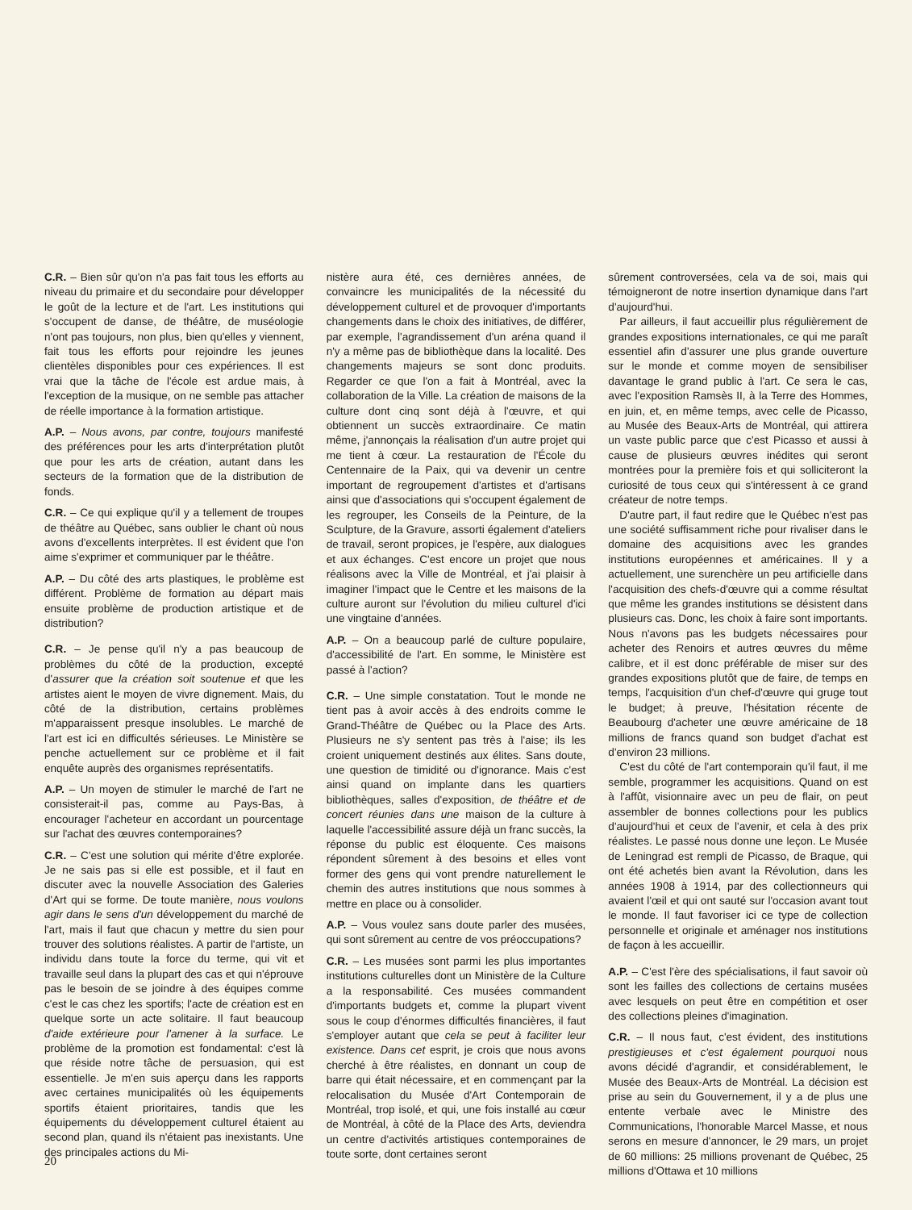C.R. – Bien sûr qu'on n'a pas fait tous les efforts au niveau du primaire et du secondaire pour développer le goût de la lecture et de l'art. Les institutions qui s'occupent de danse, de théâtre, de muséologie n'ont pas toujours, non plus, bien qu'elles y viennent, fait tous les efforts pour rejoindre les jeunes clientèles disponibles pour ces expériences. Il est vrai que la tâche de l'école est ardue mais, à l'exception de la musique, on ne semble pas attacher de réelle importance à la formation artistique.
A.P. – Nous avons, par contre, toujours manifesté des préférences pour les arts d'interprétation plutôt que pour les arts de création, autant dans les secteurs de la formation que de la distribution de fonds.
C.R. – Ce qui explique qu'il y a tellement de troupes de théâtre au Québec, sans oublier le chant où nous avons d'excellents interprètes. Il est évident que l'on aime s'exprimer et communiquer par le théâtre.
A.P. – Du côté des arts plastiques, le problème est différent. Problème de formation au départ mais ensuite problème de production artistique et de distribution?
C.R. – Je pense qu'il n'y a pas beaucoup de problèmes du côté de la production, excepté d'assurer que la création soit soutenue et que les artistes aient le moyen de vivre dignement. Mais, du côté de la distribution, certains problèmes m'apparaissent presque insolubles. Le marché de l'art est ici en difficultés sérieuses. Le Ministère se penche actuellement sur ce problème et il fait enquête auprès des organismes représentatifs.
A.P. – Un moyen de stimuler le marché de l'art ne consisterait-il pas, comme au Pays-Bas, à encourager l'acheteur en accordant un pourcentage sur l'achat des œuvres contemporaines?
C.R. – C'est une solution qui mérite d'être explorée. Je ne sais pas si elle est possible, et il faut en discuter avec la nouvelle Association des Galeries d'Art qui se forme. De toute manière, nous voulons agir dans le sens d'un développement du marché de l'art, mais il faut que chacun y mettre du sien pour trouver des solutions réalistes. A partir de l'artiste, un individu dans toute la force du terme, qui vit et travaille seul dans la plupart des cas et qui n'éprouve pas le besoin de se joindre à des équipes comme c'est le cas chez les sportifs; l'acte de création est en quelque sorte un acte solitaire. Il faut beaucoup d'aide extérieure pour l'amener à la surface. Le problème de la promotion est fondamental: c'est là que réside notre tâche de persuasion, qui est essentielle. Je m'en suis aperçu dans les rapports avec certaines municipalités où les équipements sportifs étaient prioritaires, tandis que les équipements du développement culturel étaient au second plan, quand ils n'étaient pas inexistants. Une des principales actions du Mi-
nistère aura été, ces dernières années, de convaincre les municipalités de la nécessité du développement culturel et de provoquer d'importants changements dans le choix des initiatives, de différer, par exemple, l'agrandissement d'un aréna quand il n'y a même pas de bibliothèque dans la localité. Des changements majeurs se sont donc produits. Regarder ce que l'on a fait à Montréal, avec la collaboration de la Ville. La création de maisons de la culture dont cinq sont déjà à l'œuvre, et qui obtiennent un succès extraordinaire. Ce matin même, j'annonçais la réalisation d'un autre projet qui me tient à cœur. La restauration de l'École du Centennaire de la Paix, qui va devenir un centre important de regroupement d'artistes et d'artisans ainsi que d'associations qui s'occupent également de les regrouper, les Conseils de la Peinture, de la Sculpture, de la Gravure, assorti également d'ateliers de travail, seront propices, je l'espère, aux dialogues et aux échanges. C'est encore un projet que nous réalisons avec la Ville de Montréal, et j'ai plaisir à imaginer l'impact que le Centre et les maisons de la culture auront sur l'évolution du milieu culturel d'ici une vingtaine d'années.
A.P. – On a beaucoup parlé de culture populaire, d'accessibilité de l'art. En somme, le Ministère est passé à l'action?
C.R. – Une simple constatation. Tout le monde ne tient pas à avoir accès à des endroits comme le Grand-Théâtre de Québec ou la Place des Arts. Plusieurs ne s'y sentent pas très à l'aise; ils les croient uniquement destinés aux élites. Sans doute, une question de timidité ou d'ignorance. Mais c'est ainsi quand on implante dans les quartiers bibliothèques, salles d'exposition, de théâtre et de concert réunies dans une maison de la culture à laquelle l'accessibilité assure déjà un franc succès, la réponse du public est éloquente. Ces maisons répondent sûrement à des besoins et elles vont former des gens qui vont prendre naturellement le chemin des autres institutions que nous sommes à mettre en place ou à consolider.
A.P. – Vous voulez sans doute parler des musées, qui sont sûrement au centre de vos préoccupations?
C.R. – Les musées sont parmi les plus importantes institutions culturelles dont un Ministère de la Culture a la responsabilité. Ces musées commandent d'importants budgets et, comme la plupart vivent sous le coup d'énormes difficultés financières, il faut s'employer autant que cela se peut à faciliter leur existence. Dans cet esprit, je crois que nous avons cherché à être réalistes, en donnant un coup de barre qui était nécessaire, et en commençant par la relocalisation du Musée d'Art Contemporain de Montréal, trop isolé, et qui, une fois installé au cœur de Montréal, à côté de la Place des Arts, deviendra un centre d'activités artistiques contemporaines de toute sorte, dont certaines seront
sûrement controversées, cela va de soi, mais qui témoigneront de notre insertion dynamique dans l'art d'aujourd'hui.
Par ailleurs, il faut accueillir plus régulièrement de grandes expositions internationales, ce qui me paraît essentiel afin d'assurer une plus grande ouverture sur le monde et comme moyen de sensibiliser davantage le grand public à l'art. Ce sera le cas, avec l'exposition Ramsès II, à la Terre des Hommes, en juin, et, en même temps, avec celle de Picasso, au Musée des Beaux-Arts de Montréal, qui attirera un vaste public parce que c'est Picasso et aussi à cause de plusieurs œuvres inédites qui seront montrées pour la première fois et qui solliciteront la curiosité de tous ceux qui s'intéressent à ce grand créateur de notre temps.
D'autre part, il faut redire que le Québec n'est pas une société suffisamment riche pour rivaliser dans le domaine des acquisitions avec les grandes institutions européennes et américaines. Il y a actuellement, une surenchère un peu artificielle dans l'acquisition des chefs-d'œuvre qui a comme résultat que même les grandes institutions se désistent dans plusieurs cas. Donc, les choix à faire sont importants. Nous n'avons pas les budgets nécessaires pour acheter des Renoirs et autres œuvres du même calibre, et il est donc préférable de miser sur des grandes expositions plutôt que de faire, de temps en temps, l'acquisition d'un chef-d'œuvre qui gruge tout le budget; à preuve, l'hésitation récente de Beaubourg d'acheter une œuvre américaine de 18 millions de francs quand son budget d'achat est d'environ 23 millions.
C'est du côté de l'art contemporain qu'il faut, il me semble, programmer les acquisitions. Quand on est à l'affût, visionnaire avec un peu de flair, on peut assembler de bonnes collections pour les publics d'aujourd'hui et ceux de l'avenir, et cela à des prix réalistes. Le passé nous donne une leçon. Le Musée de Leningrad est rempli de Picasso, de Braque, qui ont été achetés bien avant la Révolution, dans les années 1908 à 1914, par des collectionneurs qui avaient l'œil et qui ont sauté sur l'occasion avant tout le monde. Il faut favoriser ici ce type de collection personnelle et originale et aménager nos institutions de façon à les accueillir.
A.P. – C'est l'ère des spécialisations, il faut savoir où sont les failles des collections de certains musées avec lesquels on peut être en compétition et oser des collections pleines d'imagination.
C.R. – Il nous faut, c'est évident, des institutions prestigieuses et c'est également pourquoi nous avons décidé d'agrandir, et considérablement, le Musée des Beaux-Arts de Montréal. La décision est prise au sein du Gouvernement, il y a de plus une entente verbale avec le Ministre des Communications, l'honorable Marcel Masse, et nous serons en mesure d'annoncer, le 29 mars, un projet de 60 millions: 25 millions provenant de Québec, 25 millions d'Ottawa et 10 millions
20